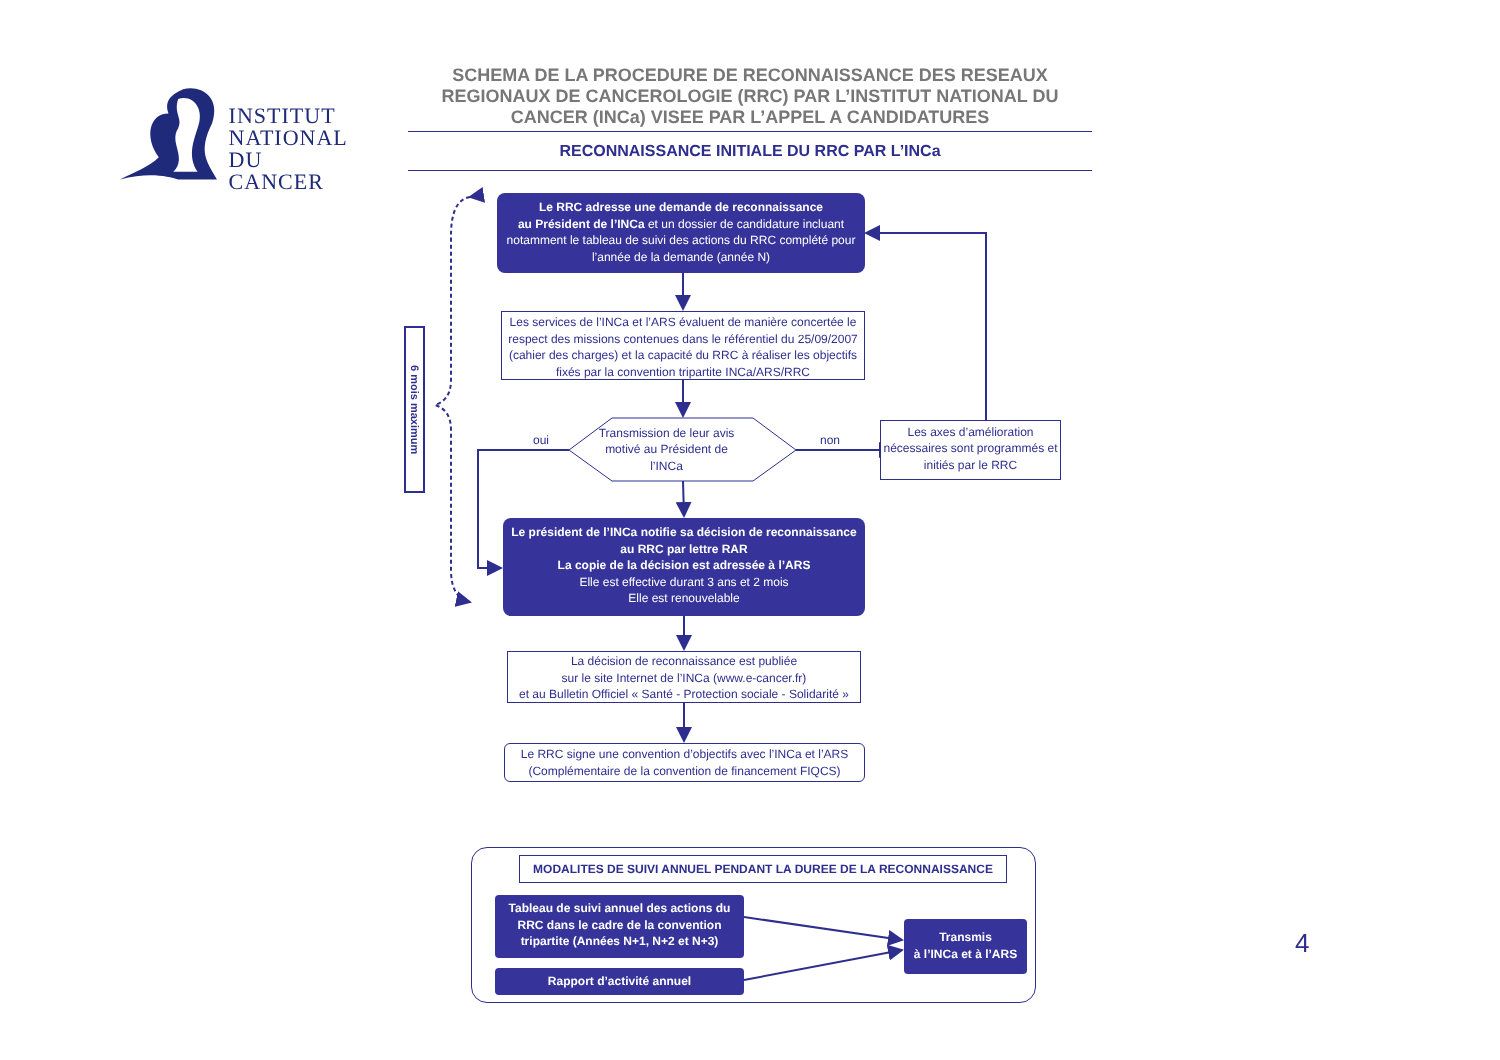INSTITUT
NATIONAL
DU CANCER
SCHEMA DE LA PROCEDURE DE RECONNAISSANCE DES RESEAUX REGIONAUX DE CANCEROLOGIE (RRC) PAR L’INSTITUT NATIONAL DU CANCER (INCa) VISEE PAR L’APPEL A CANDIDATURES
RECONNAISSANCE INITIALE DU RRC PAR L’INCa
6 mois maximum
Le RRC adresse une demande de reconnaissance
au Président de l’INCa et un dossier de candidature incluant notamment le tableau de suivi des actions du RRC complété pour l’année de la demande (année N)
Les services de l’INCa et l’ARS évaluent de manière concertée le respect des missions contenues dans le référentiel du 25/09/2007 (cahier des charges) et la capacité du RRC à réaliser les objectifs fixés par la convention tripartite INCa/ARS/RRC
oui
Transmission de leur avis motivé au Président de l’INCa
non
Les axes d’amélioration nécessaires sont programmés et initiés par le RRC
Le président de l’INCa notifie sa décision de reconnaissance au RRC par lettre RAR
La copie de la décision est adressée à l’ARS
Elle est effective durant 3 ans et 2 mois
Elle est renouvelable
La décision de reconnaissance est publiée
sur le site Internet de l’INCa (www.e-cancer.fr)
et au Bulletin Officiel « Santé - Protection sociale - Solidarité »
Le RRC signe une convention d’objectifs avec l’INCa et l’ARS
(Complémentaire de la convention de financement FIQCS)
MODALITES DE SUIVI ANNUEL PENDANT LA DUREE DE LA RECONNAISSANCE
Tableau de suivi annuel des actions du RRC dans le cadre de la convention tripartite (Années N+1, N+2 et N+3)
Rapport d’activité annuel
Transmis
à l’INCa et à l’ARS
4